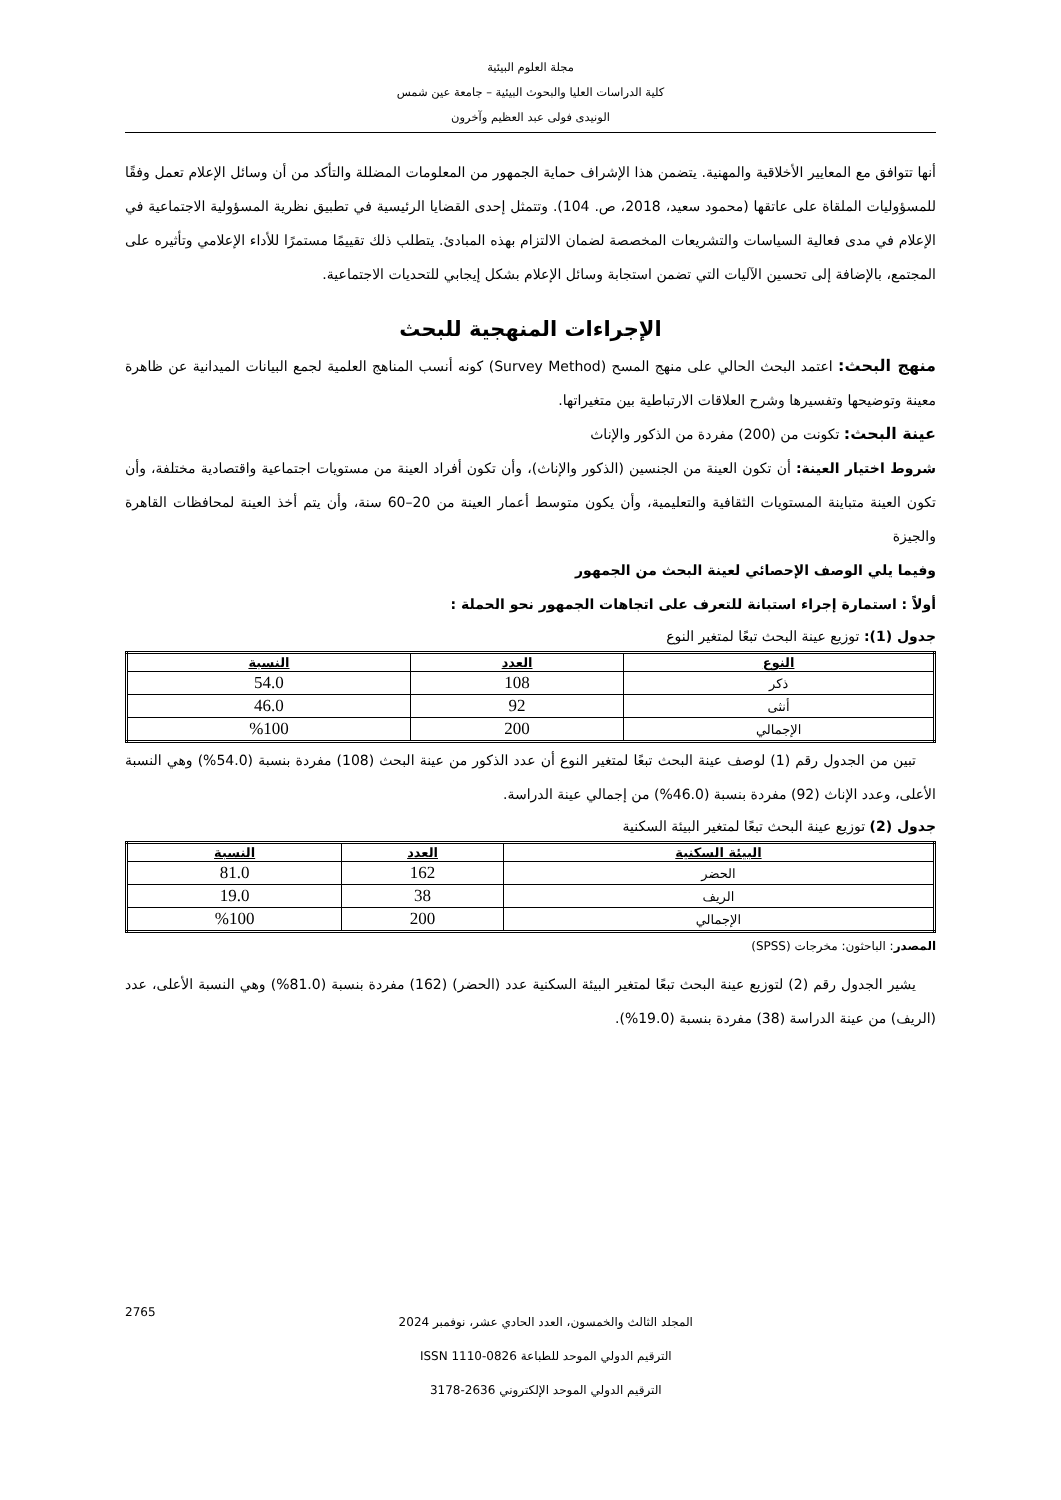مجلة العلوم البيئية
كلية الدراسات العليا والبحوث البيئية – جامعة عين شمس
الونيدى فولى عبد العظيم وآخرون
أنها تتوافق مع المعايير الأخلاقية والمهنية. يتضمن هذا الإشراف حماية الجمهور من المعلومات المضللة والتأكد من أن وسائل الإعلام تعمل وفقًا للمسؤوليات الملقاة على عاتقها (محمود سعيد، 2018، ص. 104). وتتمثل إحدى القضايا الرئيسية في تطبيق نظرية المسؤولية الاجتماعية في الإعلام في مدى فعالية السياسات والتشريعات المخصصة لضمان الالتزام بهذه المبادئ. يتطلب ذلك تقييمًا مستمرًا للأداء الإعلامي وتأثيره على المجتمع، بالإضافة إلى تحسين الآليات التي تضمن استجابة وسائل الإعلام بشكل إيجابي للتحديات الاجتماعية.
الإجراءات المنهجية للبحث
منهج البحث: اعتمد البحث الحالي على منهج المسح (Survey Method) كونه أنسب المناهج العلمية لجمع البيانات الميدانية عن ظاهرة معينة وتوضيحها وتفسيرها وشرح العلاقات الارتباطية بين متغيراتها.
عينة البحث: تكونت من (200) مفردة من الذكور والإناث
شروط اختيار العينة: أن تكون العينة من الجنسين (الذكور والإناث)، وأن تكون أفراد العينة من مستويات اجتماعية واقتصادية مختلفة، وأن تكون العينة متباينة المستويات الثقافية والتعليمية، وأن يكون متوسط أعمار العينة من 20–60 سنة، وأن يتم أخذ العينة لمحافظات القاهرة والجيزة
وفيما يلي الوصف الإحصائي لعينة البحث من الجمهور
أولاً : استمارة إجراء استبانة للتعرف على اتجاهات الجمهور نحو الحملة :
جدول (1): توزيع عينة البحث تبعًا لمتغير النوع
| النوع | العدد | النسبة |
| --- | --- | --- |
| ذكر | 108 | 54.0 |
| أنثى | 92 | 46.0 |
| الإجمالي | 200 | %100 |
تبين من الجدول رقم (1) لوصف عينة البحث تبعًا لمتغير النوع أن عدد الذكور من عينة البحث (108) مفردة بنسبة (54.0%) وهي النسبة الأعلى، وعدد الإناث (92) مفردة بنسبة (46.0%) من إجمالي عينة الدراسة.
جدول (2) توزيع عينة البحث تبعًا لمتغير البيئة السكنية
| البيئة السكنية | العدد | النسبة |
| --- | --- | --- |
| الحضر | 162 | 81.0 |
| الريف | 38 | 19.0 |
| الإجمالي | 200 | %100 |
المصدر: الباحثون: مخرجات (SPSS)
يشير الجدول رقم (2) لتوزيع عينة البحث تبعًا لمتغير البيئة السكنية عدد (الحضر) (162) مفردة بنسبة (81.0%) وهي النسبة الأعلى، عدد (الريف) من عينة الدراسة (38) مفردة بنسبة (19.0%).
المجلد الثالث والخمسون، العدد الحادي عشر، نوفمبر 2024
الترقيم الدولي الموحد للطباعة ISSN 1110-0826
الترقيم الدولي الموحد الإلكتروني 2636-3178
2765